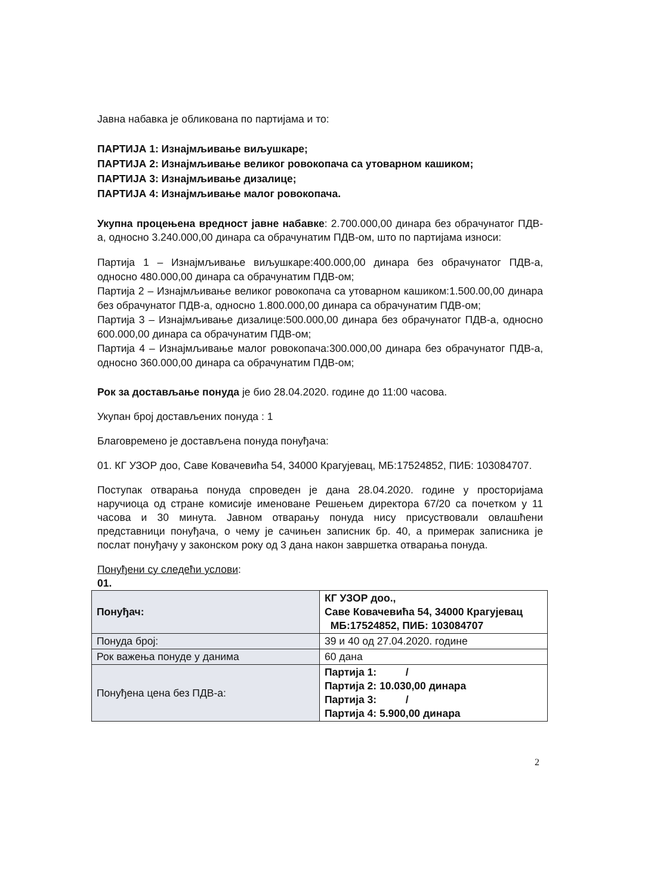Јавна набавка је обликована по партијама и то:
ПАРТИЈА 1: Изнајмљивање виљушкаре;
ПАРТИЈА 2: Изнајмљивање великог ровокопача са утоварном кашиком;
ПАРТИЈА 3: Изнајмљивање дизалице;
ПАРТИЈА 4: Изнајмљивање малог ровокопача.
Укупна процењена вредност јавне набавке: 2.700.000,00 динара без обрачунатог ПДВ-а, односно 3.240.000,00 динара са обрачунатим ПДВ-ом, што по партијама износи:
Партија 1 – Изнајмљивање виљушкаре:400.000,00 динара без обрачунатог ПДВ-а, односно 480.000,00 динара са обрачунатим ПДВ-ом;
Партија 2 – Изнајмљивање великог ровокопача са утоварном кашиком:1.500.00,00 динара без обрачунатог ПДВ-а, односно 1.800.000,00 динара са обрачунатим ПДВ-ом;
Партија 3 – Изнајмљивање дизалице:500.000,00 динара без обрачунатог ПДВ-а, односно 600.000,00 динара са обрачунатим ПДВ-ом;
Партија 4 – Изнајмљивање малог ровокопача:300.000,00 динара без обрачунатог ПДВ-а, односно 360.000,00 динара са обрачунатим ПДВ-ом;
Рок за достављање понуда је био 28.04.2020. године до 11:00 часова.
Укупан број достављених понуда : 1
Благовремено је достављена понуда понуђача:
01. КГ УЗОР доо, Саве Ковачевића 54, 34000 Крагујевац, МБ:17524852, ПИБ: 103084707.
Поступак отварања понуда спроведен је дана 28.04.2020. године у просторијама наручиоца од стране комисије именоване Решењем директора 67/20 са почетком у 11 часова и 30 минута. Јавном отварању понуда нису присуствовали овлашћени представници понуђача, о чему је сачињен записник бр. 40, а примерак записника је послат понуђачу у законском року од 3 дана након завршетка отварања понуда.
Понуђени су следећи услови:
01.
| Понуђач: | КГ УЗОР доо., Саве Ковачевића 54, 34000 Крагујевац МБ:17524852, ПИБ: 103084707 |
| Понуда број: | 39 и 40 од 27.04.2020. године |
| Рок важења понуде у данима | 60 дана |
| Понуђена цена без ПДВ-а: | Партија 1: / Партија 2: 10.030,00 динара Партија 3: / Партија 4: 5.900,00 динара |
2